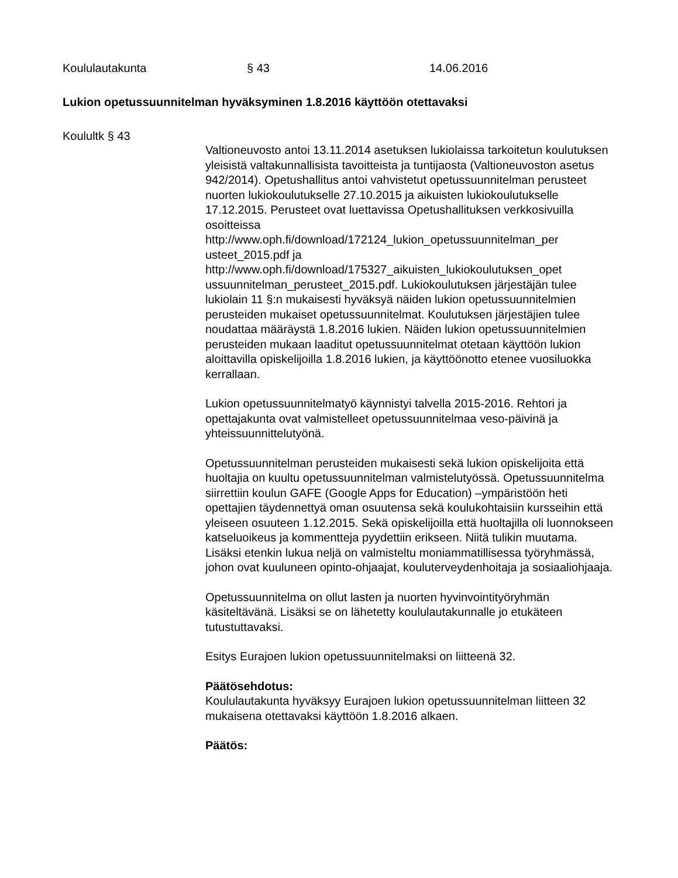Koululautakunta § 43 14.06.2016
Lukion opetussuunnitelman hyväksyminen 1.8.2016 käyttöön otettavaksi
Koulultk § 43
Valtioneuvosto antoi 13.11.2014 asetuksen lukiolaissa tarkoitetun koulutuksen yleisistä valtakunnallisista tavoitteista ja tuntijaosta (Valtioneuvoston asetus 942/2014). Opetushallitus antoi vahvistetut opetussuunnitelman perusteet nuorten lukiokoulutukselle 27.10.2015 ja aikuisten lukiokoulutukselle 17.12.2015. Perusteet ovat luettavissa Opetushallituksen verkkosivuilla osoitteissa
http://www.oph.fi/download/172124_lukion_opetussuunnitelman_per usteet_2015.pdf ja
http://www.oph.fi/download/175327_aikuisten_lukiokoulutuksen_opet ussuunnitelman_perusteet_2015.pdf. Lukiokoulutuksen järjestäjän tulee lukiolain 11 §:n mukaisesti hyväksyä näiden lukion opetussuunnitelmien perusteiden mukaiset opetussuunnitelmat. Koulutuksen järjestäjien tulee noudattaa määräystä 1.8.2016 lukien. Näiden lukion opetussuunnitelmien perusteiden mukaan laaditut opetussuunnitelmat otetaan käyttöön lukion aloittavilla opiskelijoilla 1.8.2016 lukien, ja käyttöönotto etenee vuosiluokka kerrallaan.
Lukion opetussuunnitelmatyö käynnistyi talvella 2015-2016. Rehtori ja opettajakunta ovat valmistelleet opetussuunnitelmaa veso-päivinä ja yhteissuunnittelutyönä.
Opetussuunnitelman perusteiden mukaisesti sekä lukion opiskelijoita että huoltajia on kuultu opetussuunnitelman valmistelutyössä. Opetussuunnitelma siirrettiin koulun GAFE (Google Apps for Education) –ympäristöön heti opettajien täydennettyä oman osuutensa sekä koulukohtaisiin kursseihin että yleiseen osuuteen 1.12.2015. Sekä opiskelijoilla että huoltajilla oli luonnokseen katseluoikeus ja kommentteja pyydettiin erikseen. Niitä tulikin muutama. Lisäksi etenkin lukua neljä on valmisteltu moniammatillisessa työryhmässä, johon ovat kuuluneen opinto-ohjaajat, kouluterveydenhoitaja ja sosiaaliohjaaja.
Opetussuunnitelma on ollut lasten ja nuorten hyvinvointityöryhmän käsiteltävänä. Lisäksi se on lähetetty koululautakunnalle jo etukäteen tutustuttavaksi.
Esitys Eurajoen lukion opetussuunnitelmaksi on liitteenä 32.
Päätösehdotus:
Koululautakunta hyväksyy Eurajoen lukion opetussuunnitelman liitteen 32 mukaisena otettavaksi käyttöön 1.8.2016 alkaen.
Päätös: